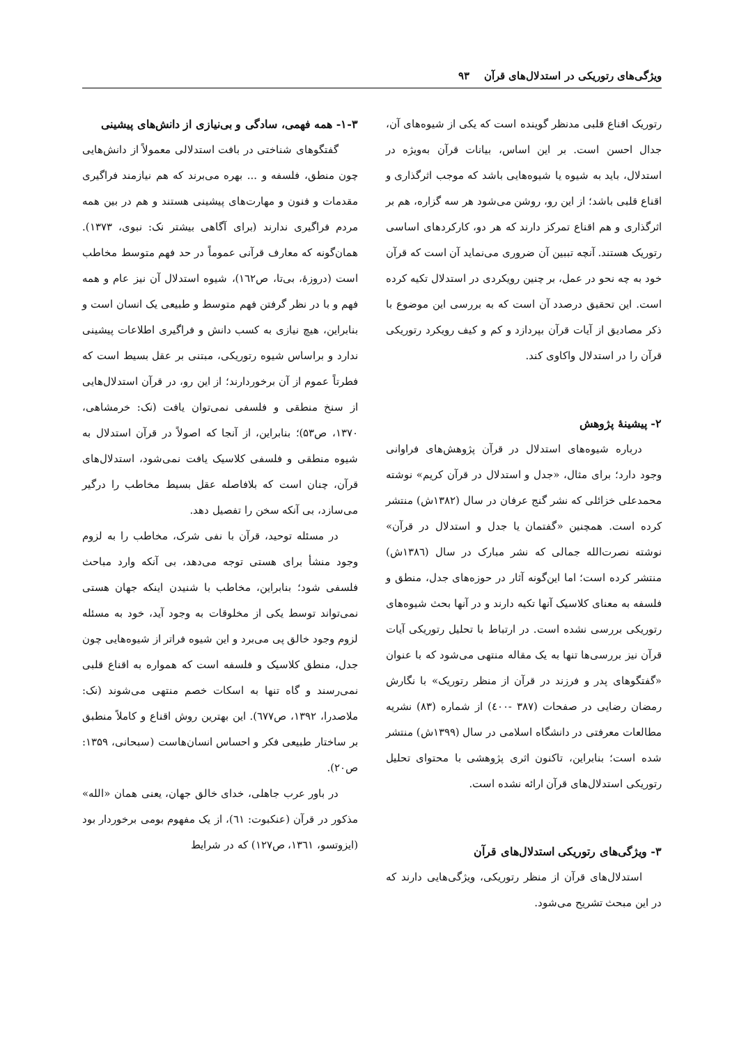ویژگی‌های رتوریکی در استدلال‌های قرآن ۹۳
رتوریک اقناع قلبی مدنظر گوینده است که یکی از شیوه‌های آن، جدال احسن است. بر این اساس، بیانات قرآن به‌ویژه در استدلال، باید به شیوه یا شیوه‌هایی باشد که موجب اثرگذاری و اقناع قلبی باشد؛ از این رو، روشن می‌شود هر سه گزاره، هم بر اثرگذاری و هم اقناع تمرکز دارند که هر دو، کارکردهای اساسی رتوریک هستند. آنچه تببین آن ضروری می‌نماید آن است که قرآن خود به چه نحو در عمل، بر چنین رویکردی در استدلال تکیه کرده است. این تحقیق درصدد آن است که به بررسی این موضوع با ذکر مصادیق از آیات قرآن بپردازد و کم و کیف رویکرد رتوریکی قرآن را در استدلال واکاوی کند.
۲- پیشینهٔ پژوهش
درباره شیوه‌های استدلال در قرآن پژوهش‌های فراوانی وجود دارد؛ برای مثال، «جدل و استدلال در قرآن کریم» نوشته محمدعلی خزائلی که نشر گنج عرفان در سال (۱۳۸۲ش) منتشر کرده است. همچنین «گفتمان یا جدل و استدلال در قرآن» نوشته نصرت‌الله جمالی که نشر مبارک در سال (۱۳۸٦ش) منتشر کرده است؛ اما این‌گونه آثار در حوزه‌های جدل، منطق و فلسفه به معنای کلاسیک آنها تکیه دارند و در آنها بحث شیوه‌های رتوریکی بررسی نشده است. در ارتباط با تحلیل رتوریکی آیات قرآن نیز بررسی‌ها تنها به یک مقاله منتهی می‌شود که با عنوان «گفتگوهای پدر و فرزند در قرآن از منظر رتوریک» با نگارش رمضان رضایی در صفحات (۳۸۷ -٤۰۰) از شماره (۸۳) نشریه مطالعات معرفتی در دانشگاه اسلامی در سال (۱۳۹۹ش) منتشر شده است؛ بنابراین، تاکنون اثری پژوهشی با محتوای تحلیل رتوریکی استدلال‌های قرآن ارائه نشده است.
۳- ویژگی‌های رتوریکی استدلال‌های قرآن
استدلال‌های قرآن از منظر رتوریکی، ویژگی‌هایی دارند که در این مبحث تشریح می‌شود.
۱-۳- همه فهمی، سادگی و بی‌نیازی از دانش‌های پیشینی
گفتگوهای شناختی در بافت استدلالی معمولاً از دانش‌هایی چون منطق، فلسفه و ... بهره می‌برند که هم نیازمند فراگیری مقدمات و فنون و مهارت‌های پیشینی هستند و هم در بین همه مردم فراگیری ندارند (برای آگاهی بیشتر نک: نبوی، ۱۳۷۳). همان‌گونه که معارف قرآنی عموماً در حد فهم متوسط مخاطب است (دروزهٔ، بی‌تا، ص۱٦۲)، شیوه استدلال آن نیز عام و همه فهم و با در نظر گرفتن فهم متوسط و طبیعی یک انسان است و بنابراین، هیچ نیازی به کسب دانش و فراگیری اطلاعات پیشینی ندارد و براساس شیوه رتوریکی، مبتنی بر عقل بسیط است که فطرتاً عموم از آن برخوردارند؛ از این رو، در قرآن استدلال‌هایی از سنخ منطقی و فلسفی نمی‌توان یافت (نک: خرمشاهی، ۱۳۷۰، ص۵۳)؛ بنابراین، از آنجا که اصولاً در قرآن استدلال به شیوه منطقی و فلسفی کلاسیک یافت نمی‌شود، استدلال‌های قرآن، چنان است که بلافاصله عقل بسیط مخاطب را درگیر می‌سازد، بی آنکه سخن را تفصیل دهد.
در مسئله توحید، قرآن با نفی شرک، مخاطب را به لزوم وجود منشأ برای هستی توجه می‌دهد، بی آنکه وارد مباحث فلسفی شود؛ بنابراین، مخاطب با شنیدن اینکه جهان هستی نمی‌تواند توسط یکی از مخلوقات به وجود آید، خود به مسئله لزوم وجود خالق پی می‌برد و این شیوه فراتر از شیوه‌هایی چون جدل، منطق کلاسیک و فلسفه است که همواره به اقناع قلبی نمی‌رسند و گاه تنها به اسکات خصم منتهی می‌شوند (نک: ملاصدرا، ۱۳۹۲، ص٦۷۷). این بهترین روش اقناع و کاملاً منطبق بر ساختار طبیعی فکر و احساس انسان‌هاست (سبحانی، ۱۳۵۹: ص۲۰).
در باور عرب جاهلی، خدای خالق جهان، یعنی همان «الله» مذکور در قرآن (عنکبوت: ٦۱)، از یک مفهوم بومی برخوردار بود (ایزوتسو، ۱۳٦۱، ص۱۲۷) که در شرایط